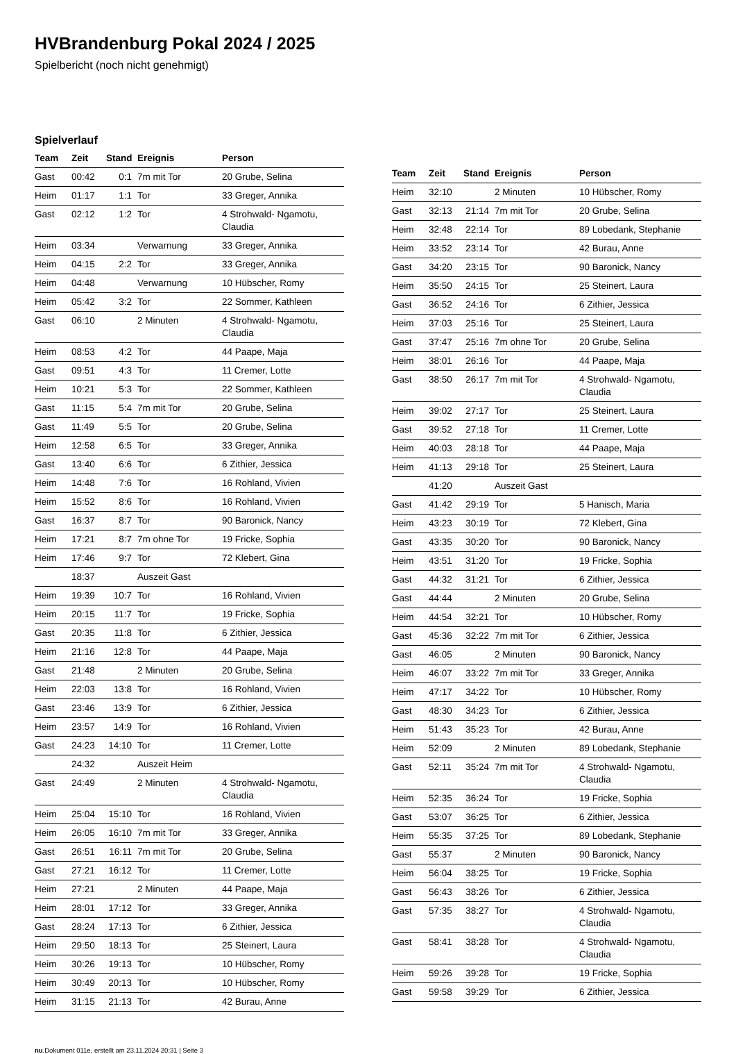HVBrandenburg Pokal 2024 / 2025
Spielbericht (noch nicht genehmigt)
Spielverlauf
| Team | Zeit | Stand | Ereignis | Person |
| --- | --- | --- | --- | --- |
| Gast | 00:42 | 0:1 | 7m mit Tor | 20 Grube, Selina |
| Heim | 01:17 | 1:1 | Tor | 33 Greger, Annika |
| Gast | 02:12 | 1:2 | Tor | 4 Strohwald- Ngamotu, Claudia |
| Heim | 03:34 | | Verwarnung | 33 Greger, Annika |
| Heim | 04:15 | 2:2 | Tor | 33 Greger, Annika |
| Heim | 04:48 | | Verwarnung | 10 Hübscher, Romy |
| Heim | 05:42 | 3:2 | Tor | 22 Sommer, Kathleen |
| Gast | 06:10 | | 2 Minuten | 4 Strohwald- Ngamotu, Claudia |
| Heim | 08:53 | 4:2 | Tor | 44 Paape, Maja |
| Gast | 09:51 | 4:3 | Tor | 11 Cremer, Lotte |
| Heim | 10:21 | 5:3 | Tor | 22 Sommer, Kathleen |
| Gast | 11:15 | 5:4 | 7m mit Tor | 20 Grube, Selina |
| Gast | 11:49 | 5:5 | Tor | 20 Grube, Selina |
| Heim | 12:58 | 6:5 | Tor | 33 Greger, Annika |
| Gast | 13:40 | 6:6 | Tor | 6 Zithier, Jessica |
| Heim | 14:48 | 7:6 | Tor | 16 Rohland, Vivien |
| Heim | 15:52 | 8:6 | Tor | 16 Rohland, Vivien |
| Gast | 16:37 | 8:7 | Tor | 90 Baronick, Nancy |
| Heim | 17:21 | 8:7 | 7m ohne Tor | 19 Fricke, Sophia |
| Heim | 17:46 | 9:7 | Tor | 72 Klebert, Gina |
| | 18:37 | | Auszeit Gast | |
| Heim | 19:39 | 10:7 | Tor | 16 Rohland, Vivien |
| Heim | 20:15 | 11:7 | Tor | 19 Fricke, Sophia |
| Gast | 20:35 | 11:8 | Tor | 6 Zithier, Jessica |
| Heim | 21:16 | 12:8 | Tor | 44 Paape, Maja |
| Gast | 21:48 | | 2 Minuten | 20 Grube, Selina |
| Heim | 22:03 | 13:8 | Tor | 16 Rohland, Vivien |
| Gast | 23:46 | 13:9 | Tor | 6 Zithier, Jessica |
| Heim | 23:57 | 14:9 | Tor | 16 Rohland, Vivien |
| Gast | 24:23 | 14:10 | Tor | 11 Cremer, Lotte |
| | 24:32 | | Auszeit Heim | |
| Gast | 24:49 | | 2 Minuten | 4 Strohwald- Ngamotu, Claudia |
| Heim | 25:04 | 15:10 | Tor | 16 Rohland, Vivien |
| Heim | 26:05 | 16:10 | 7m mit Tor | 33 Greger, Annika |
| Gast | 26:51 | 16:11 | 7m mit Tor | 20 Grube, Selina |
| Gast | 27:21 | 16:12 | Tor | 11 Cremer, Lotte |
| Heim | 27:21 | | 2 Minuten | 44 Paape, Maja |
| Heim | 28:01 | 17:12 | Tor | 33 Greger, Annika |
| Gast | 28:24 | 17:13 | Tor | 6 Zithier, Jessica |
| Heim | 29:50 | 18:13 | Tor | 25 Steinert, Laura |
| Heim | 30:26 | 19:13 | Tor | 10 Hübscher, Romy |
| Heim | 30:49 | 20:13 | Tor | 10 Hübscher, Romy |
| Heim | 31:15 | 21:13 | Tor | 42 Burau, Anne |
| Team | Zeit | Stand | Ereignis | Person |
| --- | --- | --- | --- | --- |
| Heim | 32:10 | | 2 Minuten | 10 Hübscher, Romy |
| Gast | 32:13 | 21:14 | 7m mit Tor | 20 Grube, Selina |
| Heim | 32:48 | 22:14 | Tor | 89 Lobedank, Stephanie |
| Heim | 33:52 | 23:14 | Tor | 42 Burau, Anne |
| Gast | 34:20 | 23:15 | Tor | 90 Baronick, Nancy |
| Heim | 35:50 | 24:15 | Tor | 25 Steinert, Laura |
| Gast | 36:52 | 24:16 | Tor | 6 Zithier, Jessica |
| Heim | 37:03 | 25:16 | Tor | 25 Steinert, Laura |
| Gast | 37:47 | 25:16 | 7m ohne Tor | 20 Grube, Selina |
| Heim | 38:01 | 26:16 | Tor | 44 Paape, Maja |
| Gast | 38:50 | 26:17 | 7m mit Tor | 4 Strohwald- Ngamotu, Claudia |
| Heim | 39:02 | 27:17 | Tor | 25 Steinert, Laura |
| Gast | 39:52 | 27:18 | Tor | 11 Cremer, Lotte |
| Heim | 40:03 | 28:18 | Tor | 44 Paape, Maja |
| Heim | 41:13 | 29:18 | Tor | 25 Steinert, Laura |
| | 41:20 | | Auszeit Gast | |
| Gast | 41:42 | 29:19 | Tor | 5 Hanisch, Maria |
| Heim | 43:23 | 30:19 | Tor | 72 Klebert, Gina |
| Gast | 43:35 | 30:20 | Tor | 90 Baronick, Nancy |
| Heim | 43:51 | 31:20 | Tor | 19 Fricke, Sophia |
| Gast | 44:32 | 31:21 | Tor | 6 Zithier, Jessica |
| Gast | 44:44 | | 2 Minuten | 20 Grube, Selina |
| Heim | 44:54 | 32:21 | Tor | 10 Hübscher, Romy |
| Gast | 45:36 | 32:22 | 7m mit Tor | 6 Zithier, Jessica |
| Gast | 46:05 | | 2 Minuten | 90 Baronick, Nancy |
| Heim | 46:07 | 33:22 | 7m mit Tor | 33 Greger, Annika |
| Heim | 47:17 | 34:22 | Tor | 10 Hübscher, Romy |
| Gast | 48:30 | 34:23 | Tor | 6 Zithier, Jessica |
| Heim | 51:43 | 35:23 | Tor | 42 Burau, Anne |
| Heim | 52:09 | | 2 Minuten | 89 Lobedank, Stephanie |
| Gast | 52:11 | 35:24 | 7m mit Tor | 4 Strohwald- Ngamotu, Claudia |
| Heim | 52:35 | 36:24 | Tor | 19 Fricke, Sophia |
| Gast | 53:07 | 36:25 | Tor | 6 Zithier, Jessica |
| Heim | 55:35 | 37:25 | Tor | 89 Lobedank, Stephanie |
| Gast | 55:37 | | 2 Minuten | 90 Baronick, Nancy |
| Heim | 56:04 | 38:25 | Tor | 19 Fricke, Sophia |
| Gast | 56:43 | 38:26 | Tor | 6 Zithier, Jessica |
| Gast | 57:35 | 38:27 | Tor | 4 Strohwald- Ngamotu, Claudia |
| Gast | 58:41 | 38:28 | Tor | 4 Strohwald- Ngamotu, Claudia |
| Heim | 59:26 | 39:28 | Tor | 19 Fricke, Sophia |
| Gast | 59:58 | 39:29 | Tor | 6 Zithier, Jessica |
nu.Dokument 011e, erstellt am 23.11.2024 20:31 | Seite 3